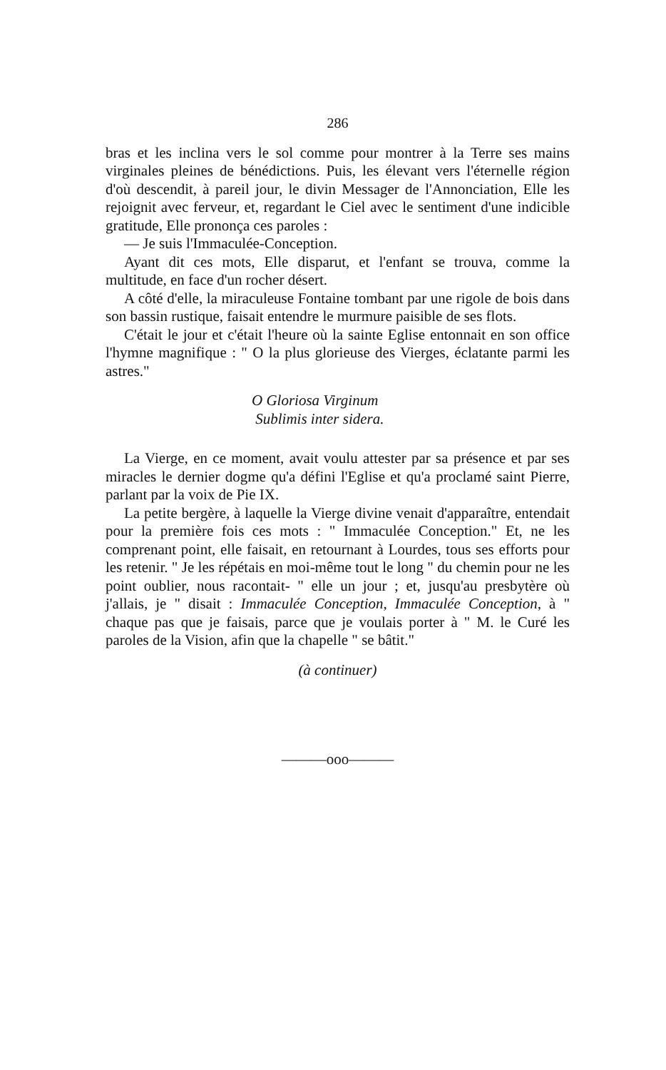286
bras et les inclina vers le sol comme pour montrer à la Terre ses mains virginales pleines de bénédictions. Puis, les élevant vers l'éternelle région d'où descendit, à pareil jour, le divin Messager de l'Annonciation, Elle les rejoignit avec ferveur, et, regardant le Ciel avec le sentiment d'une indicible gratitude, Elle prononça ces paroles :
— Je suis l'Immaculée-Conception.
Ayant dit ces mots, Elle disparut, et l'enfant se trouva, comme la multitude, en face d'un rocher désert.
A côté d'elle, la miraculeuse Fontaine tombant par une rigole de bois dans son bassin rustique, faisait entendre le murmure paisible de ses flots.
C'était le jour et c'était l'heure où la sainte Eglise entonnait en son office l'hymne magnifique : " O la plus glorieuse des Vierges, éclatante parmi les astres."
O Gloriosa Virginum
Sublimis inter sidera.
La Vierge, en ce moment, avait voulu attester par sa présence et par ses miracles le dernier dogme qu'a défini l'Eglise et qu'a proclamé saint Pierre, parlant par la voix de Pie IX.
La petite bergère, à laquelle la Vierge divine venait d'apparaître, entendait pour la première fois ces mots : " Immaculée Conception." Et, ne les comprenant point, elle faisait, en retournant à Lourdes, tous ses efforts pour les retenir. " Je les répétais en moi-même tout le long " du chemin pour ne les point oublier, nous racontait- " elle un jour ; et, jusqu'au presbytère où j'allais, je " disait : Immaculée Conception, Immaculée Conception, à " chaque pas que je faisais, parce que je voulais porter à " M. le Curé les paroles de la Vision, afin que la chapelle " se bâtit."
(à continuer)
———ooo———